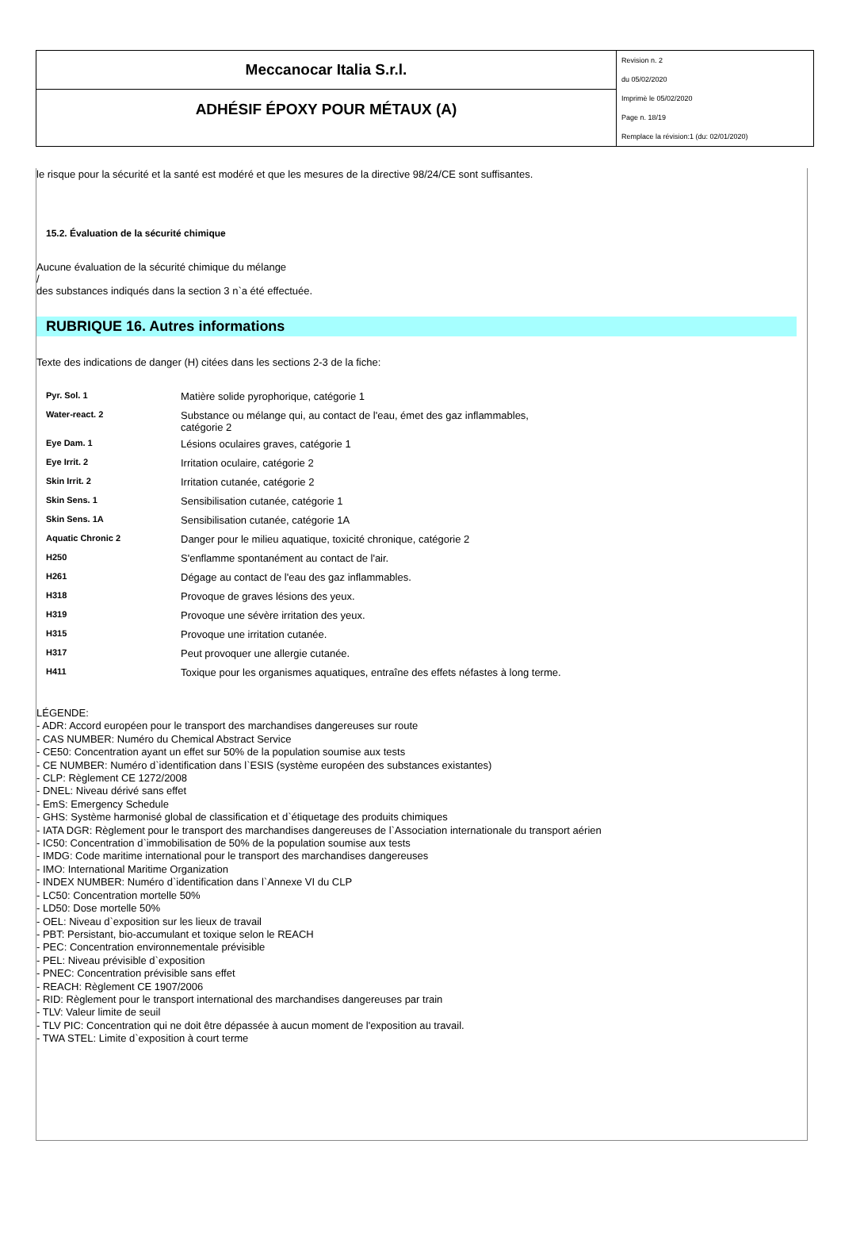Meccanocar Italia S.r.l.
ADHÉSIF ÉPOXY POUR MÉTAUX (A)
Revision n. 2
du 05/02/2020
Imprimè le 05/02/2020
Page n. 18/19
Remplace la révision:1 (du: 02/01/2020)
le risque pour la sécurité et la santé est modéré et que les mesures de la directive 98/24/CE sont suffisantes.
15.2. Évaluation de la sécurité chimique
Aucune évaluation de la sécurité chimique du mélange
/
des substances indiqués dans la section 3 n`a été effectuée.
RUBRIQUE 16. Autres informations
Texte des indications de danger (H) citées dans les sections 2-3 de la fiche:
| Pyr. Sol. 1 | Matière solide pyrophorique, catégorie 1 |
| Water-react. 2 | Substance ou mélange qui, au contact de l'eau, émet des gaz inflammables, catégorie 2 |
| Eye Dam. 1 | Lésions oculaires graves, catégorie 1 |
| Eye Irrit. 2 | Irritation oculaire, catégorie 2 |
| Skin Irrit. 2 | Irritation cutanée, catégorie 2 |
| Skin Sens. 1 | Sensibilisation cutanée, catégorie 1 |
| Skin Sens. 1A | Sensibilisation cutanée, catégorie 1A |
| Aquatic Chronic 2 | Danger pour le milieu aquatique, toxicité chronique, catégorie 2 |
| H250 | S'enflamme spontanément au contact de l'air. |
| H261 | Dégage au contact de l'eau des gaz inflammables. |
| H318 | Provoque de graves lésions des yeux. |
| H319 | Provoque une sévère irritation des yeux. |
| H315 | Provoque une irritation cutanée. |
| H317 | Peut provoquer une allergie cutanée. |
| H411 | Toxique pour les organismes aquatiques, entraîne des effets néfastes à long terme. |
LÉGENDE:
- ADR: Accord européen pour le transport des marchandises dangereuses sur route
- CAS NUMBER: Numéro du Chemical Abstract Service
- CE50: Concentration ayant un effet sur 50% de la population soumise aux tests
- CE NUMBER: Numéro d`identification dans l`ESIS (système européen des substances existantes)
- CLP: Règlement CE 1272/2008
- DNEL: Niveau dérivé sans effet
- EmS: Emergency Schedule
- GHS: Système harmonisé global de classification et d`étiquetage des produits chimiques
- IATA DGR: Règlement pour le transport des marchandises dangereuses de l`Association internationale du transport aérien
- IC50: Concentration d`immobilisation de 50% de la population soumise aux tests
- IMDG: Code maritime international pour le transport des marchandises dangereuses
- IMO: International Maritime Organization
- INDEX NUMBER: Numéro d`identification dans l`Annexe VI du CLP
- LC50: Concentration mortelle 50%
- LD50: Dose mortelle 50%
- OEL: Niveau d`exposition sur les lieux de travail
- PBT: Persistant, bio-accumulant et toxique selon le REACH
- PEC: Concentration environnementale prévisible
- PEL: Niveau prévisible d`exposition
- PNEC: Concentration prévisible sans effet
- REACH: Règlement CE 1907/2006
- RID: Règlement pour le transport international des marchandises dangereuses par train
- TLV: Valeur limite de seuil
- TLV PIC: Concentration qui ne doit être dépassée à aucun moment de l'exposition au travail.
- TWA STEL: Limite d`exposition à court terme